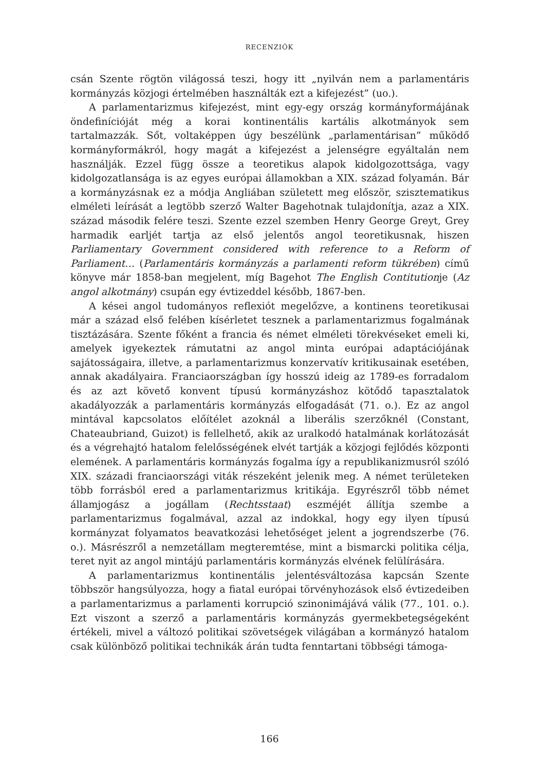RECENZIÓK
csán Szente rögtön világossá teszi, hogy itt „nyilván nem a parlamentáris kormányzás közjogi értelmében használták ezt a kifejezést” (uo.).
A parlamentarizmus kifejezést, mint egy-egy ország kormányformájának öndefinícióját még a korai kontinentális kartális alkotmányok sem tartalmazzák. Sőt, voltaképpen úgy beszélünk „parlamentárisan” működő kormányformákról, hogy magát a kifejezést a jelenségre egyáltalán nem használják. Ezzel függ össze a teoretikus alapok kidolgozottsága, vagy kidolgozatlansága is az egyes európai államokban a XIX. század folyamán. Bár a kormányzásnak ez a módja Angliában született meg először, szisztematikus elméleti leírását a legtöbb szerző Walter Bagehotnak tulajdonítja, azaz a XIX. század második felére teszi. Szente ezzel szemben Henry George Greyt, Grey harmadik earljét tartja az első jelentős angol teoretikusnak, hiszen Parliamentary Government considered with reference to a Reform of Parliament… (Parlamentáris kormányzás a parlamenti reform tükrében) című könyve már 1858-ban megjelent, míg Bagehot The English Contitutionje (Az angol alkotmány) csupán egy évtizeddel később, 1867-ben.
A kései angol tudományos reflexiót megelőzve, a kontinens teoretikusai már a század első felében kísérletet tesznek a parlamentarizmus fogalmának tisztázására. Szente főként a francia és német elméleti törekvéseket emeli ki, amelyek igyekeztek rámutatni az angol minta európai adaptációjának sajátosságaira, illetve, a parlamentarizmus konzervatív kritikusainak esetében, annak akadályaira. Franciaországban így hosszú ideig az 1789-es forradalom és az azt követő konvent típusú kormányzáshoz kötődő tapasztalatok akadályozzák a parlamentáris kormányzás elfogadását (71. o.). Ez az angol mintával kapcsolatos előítélet azoknál a liberális szerzőknél (Constant, Chateaubriand, Guizot) is fellelhető, akik az uralkodó hatalmának korlátozását és a végrehajtó hatalom felelősségének elvét tartják a közjogi fejlődés központi elemének. A parlamentáris kormányzás fogalma így a republikanizmusról szóló XIX. századi franciaországi viták részeként jelenik meg. A német területeken több forrásból ered a parlamentarizmus kritikája. Egyrészről több német államjogász a jogállam (Rechtsstaat) eszméjét állítja szembe a parlamentarizmus fogalmával, azzal az indokkal, hogy egy ilyen típusú kormányzat folyamatos beavatkozási lehetőséget jelent a jogrendszerbe (76. o.). Másrészről a nemzetállam megteremtése, mint a bismarcki politika célja, teret nyit az angol mintájú parlamentáris kormányzás elvének felülírására.
A parlamentarizmus kontinentális jelentésváltozása kapcsán Szente többször hangsúlyozza, hogy a fiatal európai törvényhozások első évtizedeiben a parlamentarizmus a parlamenti korrupció szinonimájává válik (77., 101. o.). Ezt viszont a szerző a parlamentáris kormányzás gyermekbetegségeként értékeli, mivel a változó politikai szövetségek világában a kormányzó hatalom csak különböző politikai technikák árán tudta fenntartani többségi támoga-
166